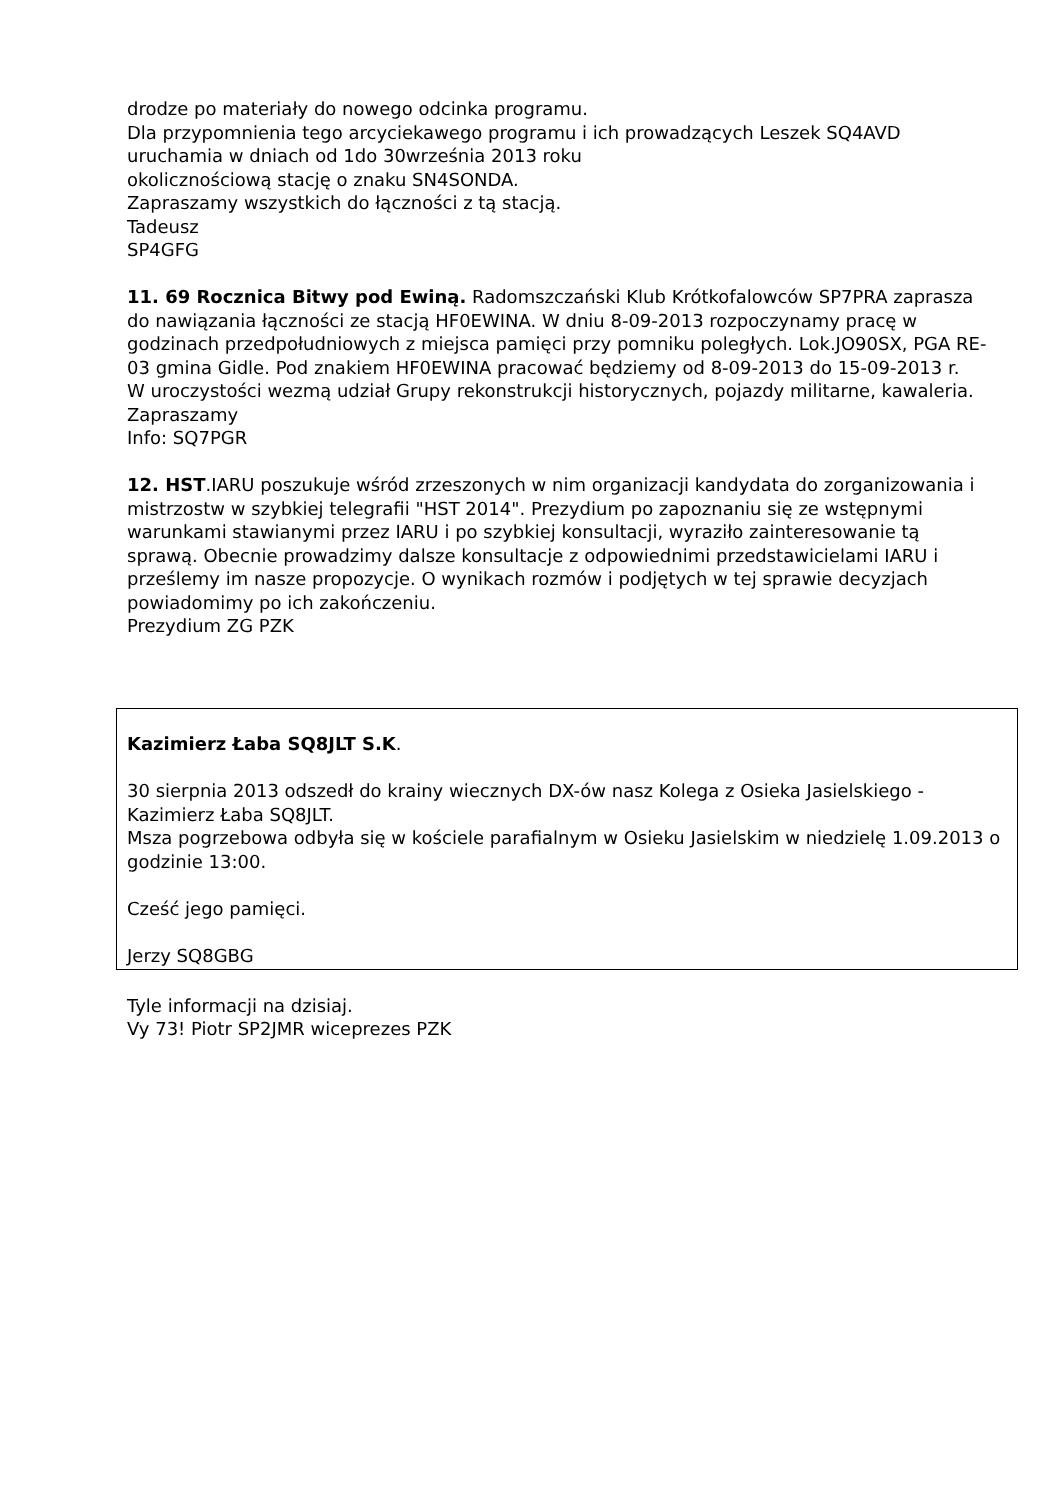drodze po materiały do nowego odcinka programu.
Dla przypomnienia tego arcyciekawego programu i ich prowadzących Leszek SQ4AVD uruchamia w dniach od 1do 30września 2013 roku
okolicznościową stację o znaku SN4SONDA.
Zapraszamy wszystkich do łączności z tą stacją.
Tadeusz
SP4GFG
11. 69 Rocznica Bitwy pod Ewiną. Radomszczański Klub Krótkofalowców SP7PRA zaprasza do nawiązania łączności ze stacją HF0EWINA. W dniu 8-09-2013 rozpoczynamy pracę w godzinach przedpołudniowych z miejsca pamięci przy pomniku poległych. Lok.JO90SX, PGA RE-03 gmina Gidle. Pod znakiem HF0EWINA pracować będziemy od 8-09-2013 do 15-09-2013 r.
W uroczystości wezmą udział Grupy rekonstrukcji historycznych, pojazdy militarne, kawaleria.
Zapraszamy
Info: SQ7PGR
12. HST.IARU poszukuje wśród zrzeszonych w nim organizacji kandydata do zorganizowania i mistrzostw w szybkiej telegrafii "HST 2014". Prezydium po zapoznaniu się ze wstępnymi warunkami stawianymi przez IARU i po szybkiej konsultacji, wyraziło zainteresowanie tą sprawą. Obecnie prowadzimy dalsze konsultacje z odpowiednimi przedstawicielami IARU i prześlemy im nasze propozycje. O wynikach rozmów i podjętych w tej sprawie decyzjach powiadomimy po ich zakończeniu.
Prezydium ZG PZK
Kazimierz Łaba SQ8JLT S.K.
30 sierpnia 2013 odszedł do krainy wiecznych DX-ów nasz Kolega z Osieka Jasielskiego - Kazimierz Łaba SQ8JLT.
Msza pogrzebowa odbyła się w kościele parafialnym w Osieku Jasielskim w niedzielę 1.09.2013 o godzinie 13:00.
Cześć jego pamięci.
Jerzy SQ8GBG
Tyle informacji na dzisiaj.
Vy 73! Piotr SP2JMR wiceprezes PZK